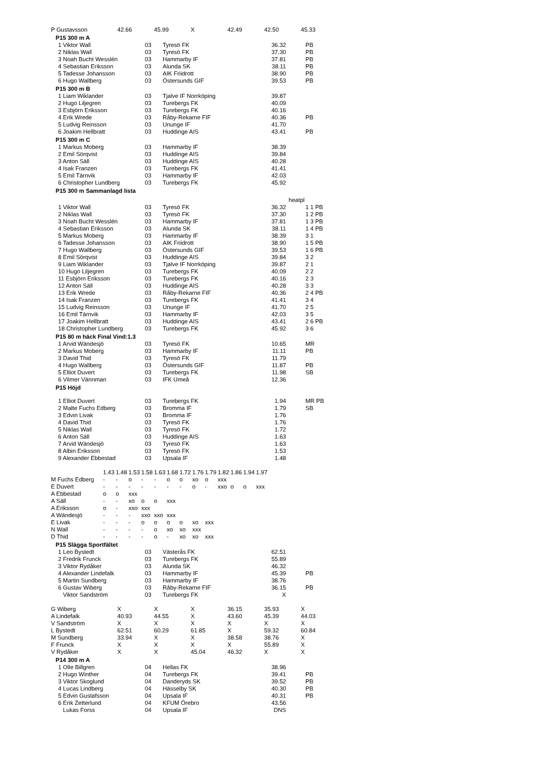| P Gustavsson | 42.66 | 45.99 | X | 42.49 | 42.50 | 45.33 |
P15 300 m A
| 1 Viktor Wall | 03 | Tyresö FK | 36.32 | PB |
| 2 Niklas Wall | 03 | Tyresö FK | 37.30 | PB |
| 3 Noah Bucht Wesslén | 03 | Hammarby IF | 37.81 | PB |
| 4 Sebastian Eriksson | 03 | Alunda SK | 38.11 | PB |
| 5 Tadesse Johansson | 03 | AIK Friidrott | 38.90 | PB |
| 6 Hugo Wallberg | 03 | Östersunds GIF | 39.53 | PB |
P15 300 m B
| 1 Liam Wiklander | 03 | Tjalve IF Norrköping | 39.87 | |
| 2 Hugo Liljegren | 03 | Turebergs FK | 40.09 | |
| 3 Esbjörn Eriksson | 03 | Turebergs FK | 40.16 | |
| 4 Erik Wrede | 03 | Råby-Rekarne FIF | 40.36 | PB |
| 5 Ludvig Reinsson | 03 | Ununge IF | 41.70 | |
| 6 Joakim Hellbratt | 03 | Huddinge AIS | 43.41 | PB |
P15 300 m C
| 1 Markus Moberg | 03 | Hammarby IF | 38.39 | |
| 2 Emil Sörqvist | 03 | Huddinge AIS | 39.84 | |
| 3 Anton Säll | 03 | Huddinge AIS | 40.28 | |
| 4 Isak Franzen | 03 | Turebergs FK | 41.41 | |
| 5 Emil Tärnvik | 03 | Hammarby IF | 42.03 | |
| 6 Christopher Lundberg | 03 | Turebergs FK | 45.92 | |
P15 300 m Sammanlagd lista
| | | | | heatpl |
| 1 Viktor Wall | 03 | Tyresö FK | 36.32 | 1 1 PB |
| 2 Niklas Wall | 03 | Tyresö FK | 37.30 | 1 2 PB |
| 3 Noah Bucht Wesslén | 03 | Hammarby IF | 37.81 | 1 3 PB |
| 4 Sebastian Eriksson | 03 | Alunda SK | 38.11 | 1 4 PB |
| 5 Markus Moberg | 03 | Hammarby IF | 38.39 | 3 1 |
| 6 Tadesse Johansson | 03 | AIK Friidrott | 38.90 | 1 5 PB |
| 7 Hugo Wallberg | 03 | Östersunds GIF | 39.53 | 1 6 PB |
| 8 Emil Sörqvist | 03 | Huddinge AIS | 39.84 | 3 2 |
| 9 Liam Wiklander | 03 | Tjalve IF Norrköping | 39.87 | 2 1 |
| 10 Hugo Liljegren | 03 | Turebergs FK | 40.09 | 2 2 |
| 11 Esbjörn Eriksson | 03 | Turebergs FK | 40.16 | 2 3 |
| 12 Anton Säll | 03 | Huddinge AIS | 40.28 | 3 3 |
| 13 Erik Wrede | 03 | Råby-Rekarne FIF | 40.36 | 2 4 PB |
| 14 Isak Franzen | 03 | Turebergs FK | 41.41 | 3 4 |
| 15 Ludvig Reinsson | 03 | Ununge IF | 41.70 | 2 5 |
| 16 Emil Tärnvik | 03 | Hammarby IF | 42.03 | 3 5 |
| 17 Joakim Hellbratt | 03 | Huddinge AIS | 43.41 | 2 6 PB |
| 18 Christopher Lundberg | 03 | Turebergs FK | 45.92 | 3 6 |
P15 80 m häck Final Vind:1.3
| 1 Arvid Wändesjö | 03 | Tyresö FK | 10.65 | MR |
| 2 Markus Moberg | 03 | Hammarby IF | 11.11 | PB |
| 3 David Thid | 03 | Tyresö FK | 11.79 | |
| 4 Hugo Wallberg | 03 | Östersunds GIF | 11.87 | PB |
| 5 Elliot Duvert | 03 | Turebergs FK | 11.98 | SB |
| 6 Vilmer Vännman | 03 | IFK Umeå | 12.36 | |
P15 Höjd
| 1 Elliot Duvert | 03 | Turebergs FK | 1.94 | MR PB |
| 2 Malte Fuchs Edberg | 03 | Bromma IF | 1.79 | SB |
| 3 Edvin Livak | 03 | Bromma IF | 1.76 | |
| 4 David Thid | 03 | Tyresö FK | 1.76 | |
| 5 Niklas Wall | 03 | Tyresö FK | 1.72 | |
| 6 Anton Säll | 03 | Huddinge AIS | 1.63 | |
| 7 Arvid Wändesjö | 03 | Tyresö FK | 1.63 | |
| 8 Albin Eriksson | 03 | Tyresö FK | 1.53 | |
| 9 Alexander Ebbestad | 03 | Upsala IF | 1.48 | |
| | 1.43 | 1.48 | 1.53 | 1.58 | 1.63 | 1.68 | 1.72 | 1.76 | 1.79 | 1.82 | 1.86 | 1.94 | 1.97 |
| M Fuchs Edberg | - | - | o | - | - | o | o | xo | o | xxx | | | |
| E Duvert | - | - | - | - | - | - | - | o | - | xxo | o | o | xxx |
| A Ebbestad | o | o | xxx | | | | | | | | | | |
| A Säll | - | - | xo | o | o | xxx | | | | | | | |
| A Eriksson | o | - | xxo | xxx | | | | | | | | | |
| A Wändesjö | - | - | - | xxo | xxo | xxx | | | | | | | |
| E Livak | - | - | - | o | o | o | o | xo | xxx | | | | |
| N Wall | - | - | - | - | o | xo | xo | xxx | | | | | |
| D Thid | - | - | - | - | o | - | xo | xo | xxx | | | | |
P15 Slägga Sportfältet
| 1 Leo Bystedt | 03 | Västerås FK | 62.51 | |
| 2 Fredrik Frunck | 03 | Turebergs FK | 55.89 | |
| 3 Viktor Rydåker | 03 | Alunda SK | 46.32 | |
| 4 Alexander Lindefalk | 03 | Hammarby IF | 45.39 | PB |
| 5 Martin Sundberg | 03 | Hammarby IF | 38.76 | |
| 6 Gustav Wiberg | 03 | Råby-Rekarne FIF | 36.15 | PB |
| Viktor Sandström | 03 | Turebergs FK | X | |
| G Wiberg | X | X | X | 36.15 | 35.93 | X |
| A Lindefalk | 40.93 | 44.55 | X | 43.60 | 45.39 | 44.03 |
| V Sandström | X | X | X | X | X | X |
| L Bystedt | 62.51 | 60.29 | 61.85 | X | 59.32 | 60.84 |
| M Sundberg | 33.94 | X | X | 38.58 | 38.76 | X |
| F Frunck | X | X | X | X | 55.89 | X |
| V Rydåker | X | X | 45.04 | 46.32 | X | X |
P14 300 m A
| 1 Olle Billgren | 04 | Hellas FK | 38.96 | |
| 2 Hugo Winther | 04 | Turebergs FK | 39.41 | PB |
| 3 Viktor Skoglund | 04 | Danderyds SK | 39.52 | PB |
| 4 Lucas Lindberg | 04 | Hässelby SK | 40.30 | PB |
| 5 Edvin Gustafsson | 04 | Upsala IF | 40.31 | PB |
| 6 Erik Zetterlund | 04 | KFUM Örebro | 43.56 | |
| Lukas Forss | 04 | Upsala IF | DNS | |